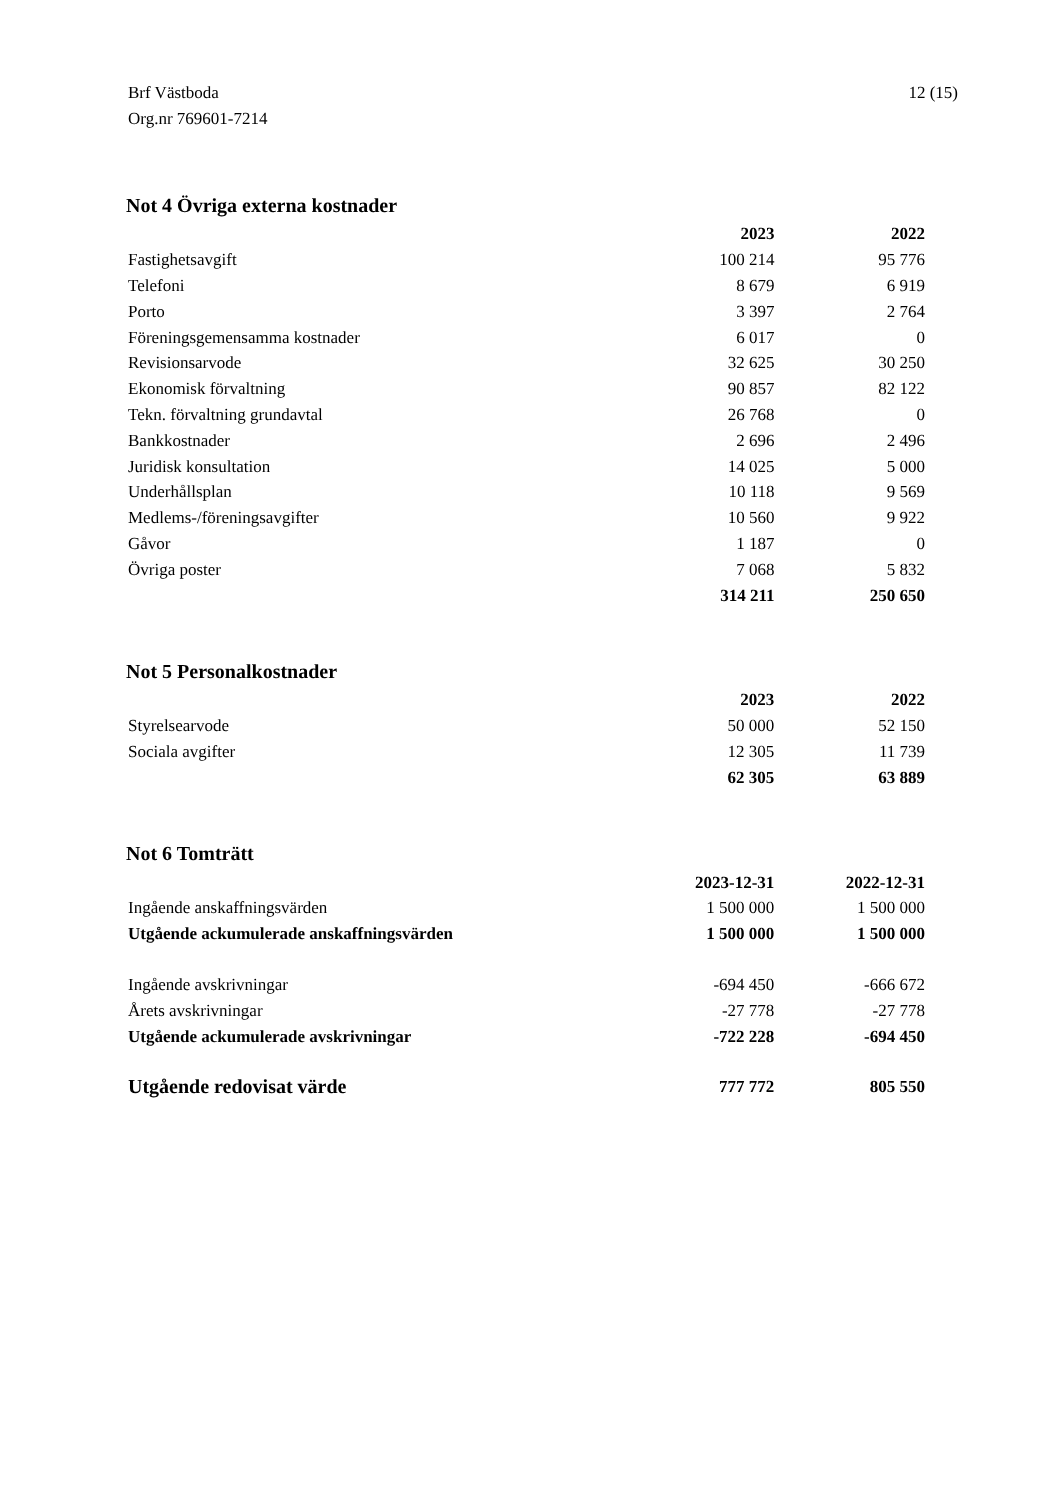Brf Västboda
Org.nr 769601-7214
12 (15)
Not 4 Övriga externa kostnader
| | 2023 | 2022 |
| Fastighetsavgift | 100 214 | 95 776 |
| Telefoni | 8 679 | 6 919 |
| Porto | 3 397 | 2 764 |
| Föreningsgemensamma kostnader | 6 017 | 0 |
| Revisionsarvode | 32 625 | 30 250 |
| Ekonomisk förvaltning | 90 857 | 82 122 |
| Tekn. förvaltning grundavtal | 26 768 | 0 |
| Bankkostnader | 2 696 | 2 496 |
| Juridisk konsultation | 14 025 | 5 000 |
| Underhållsplan | 10 118 | 9 569 |
| Medlems-/föreningsavgifter | 10 560 | 9 922 |
| Gåvor | 1 187 | 0 |
| Övriga poster | 7 068 | 5 832 |
| | 314 211 | 250 650 |
Not 5 Personalkostnader
| | 2023 | 2022 |
| Styrelsearvode | 50 000 | 52 150 |
| Sociala avgifter | 12 305 | 11 739 |
| | 62 305 | 63 889 |
Not 6 Tomträtt
| | 2023-12-31 | 2022-12-31 |
| Ingående anskaffningsvärden | 1 500 000 | 1 500 000 |
| Utgående ackumulerade anskaffningsvärden | 1 500 000 | 1 500 000 |
| Ingående avskrivningar | -694 450 | -666 672 |
| Årets avskrivningar | -27 778 | -27 778 |
| Utgående ackumulerade avskrivningar | -722 228 | -694 450 |
| Utgående redovisat värde | 777 772 | 805 550 |